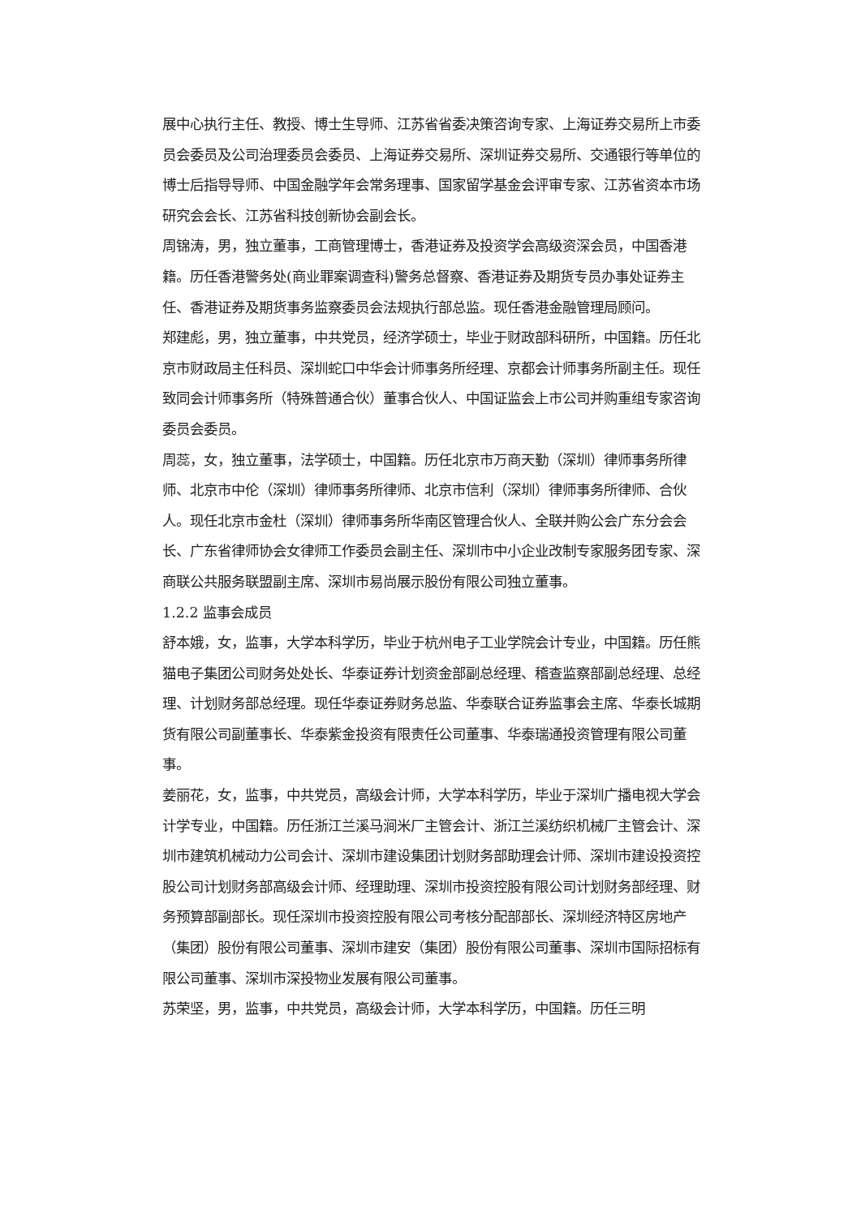展中心执行主任、教授、博士生导师、江苏省省委决策咨询专家、上海证券交易所上市委员会委员及公司治理委员会委员、上海证券交易所、深圳证券交易所、交通银行等单位的博士后指导导师、中国金融学年会常务理事、国家留学基金会评审专家、江苏省资本市场研究会会长、江苏省科技创新协会副会长。
周锦涛，男，独立董事，工商管理博士，香港证券及投资学会高级资深会员，中国香港籍。历任香港警务处(商业罪案调查科)警务总督察、香港证券及期货专员办事处证券主任、香港证券及期货事务监察委员会法规执行部总监。现任香港金融管理局顾问。
郑建彪，男，独立董事，中共党员，经济学硕士，毕业于财政部科研所，中国籍。历任北京市财政局主任科员、深圳蛇口中华会计师事务所经理、京都会计师事务所副主任。现任致同会计师事务所（特殊普通合伙）董事合伙人、中国证监会上市公司并购重组专家咨询委员会委员。
周蕊，女，独立董事，法学硕士，中国籍。历任北京市万商天勤（深圳）律师事务所律师、北京市中伦（深圳）律师事务所律师、北京市信利（深圳）律师事务所律师、合伙人。现任北京市金杜（深圳）律师事务所华南区管理合伙人、全联并购公会广东分会会长、广东省律师协会女律师工作委员会副主任、深圳市中小企业改制专家服务团专家、深商联公共服务联盟副主席、深圳市易尚展示股份有限公司独立董事。
1.2.2 监事会成员
舒本娥，女，监事，大学本科学历，毕业于杭州电子工业学院会计专业，中国籍。历任熊猫电子集团公司财务处处长、华泰证券计划资金部副总经理、稽查监察部副总经理、总经理、计划财务部总经理。现任华泰证券财务总监、华泰联合证券监事会主席、华泰长城期货有限公司副董事长、华泰紫金投资有限责任公司董事、华泰瑞通投资管理有限公司董事。
姜丽花，女，监事，中共党员，高级会计师，大学本科学历，毕业于深圳广播电视大学会计学专业，中国籍。历任浙江兰溪马涧米厂主管会计、浙江兰溪纺织机械厂主管会计、深圳市建筑机械动力公司会计、深圳市建设集团计划财务部助理会计师、深圳市建设投资控股公司计划财务部高级会计师、经理助理、深圳市投资控股有限公司计划财务部经理、财务预算部副部长。现任深圳市投资控股有限公司考核分配部部长、深圳经济特区房地产（集团）股份有限公司董事、深圳市建安（集团）股份有限公司董事、深圳市国际招标有限公司董事、深圳市深投物业发展有限公司董事。
苏荣坚，男，监事，中共党员，高级会计师，大学本科学历，中国籍。历任三明